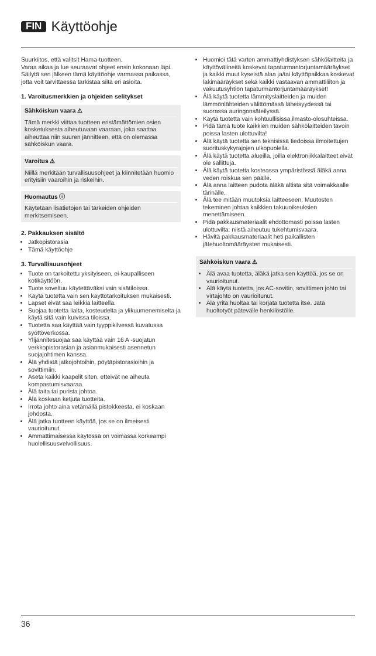FIN Käyttöohje
Suurkiitos, että valitsit Hama-tuotteen.
Varaa aikaa ja lue seuraavat ohjeet ensin kokonaan läpi.
Säilytä sen jälkeen tämä käyttöohje varmassa paikassa, jotta voit tarvittaessa tarkistaa siitä eri asioita.
1. Varoitusmerkkien ja ohjeiden selitykset
Sähköiskun vaara ⚠
Tämä merkki viittaa tuotteen eristämättömien osien kosketuksesta aiheutuvaan vaaraan, joka saattaa aiheuttaa niin suuren jännitteen, että on olemassa sähköiskun vaara.
Varoitus ⚠
Niillä merkitään turvallisuusohjeet ja kiinnitetään huomio erityisiin vaaroihin ja riskeihin.
Huomautus ⓘ
Käytetään lisätietojen tai tärkeiden ohjeiden merkitsemiseen.
2. Pakkauksen sisältö
Jatkopistorasia
Tämä käyttöohje
3. Turvallisuusohjeet
Tuote on tarkoitettu yksityiseen, ei-kaupalliseen kotikäyttöön.
Tuote soveltuu käytettäväksi vain sisätiloissa.
Käytä tuotetta vain sen käyttötarkoituksen mukaisesti.
Lapset eivät saa leikkiä laitteella.
Suojaa tuotetta lialta, kosteudelta ja ylikuumenemiselta ja käytä sitä vain kuivissa tiloissa.
Tuotetta saa käyttää vain tyyppikilvessä kuvatussa syöttöverkossa.
Ylijännitesuojaa saa käyttää vain 16 A -suojatun verkkopistorasian ja asianmukaisesti asennetun suojajohtimen kanssa.
Älä yhdistä jatkojohtoihin, pöytäpistorasioihin ja sovittimiin.
Aseta kaikki kaapelit siten, etteivät ne aiheuta kompastumisvaaraa.
Älä taita tai purista johtoa.
Älä koskaan ketjuta tuotteita.
Irrota johto aina vetämällä pistokkeesta, ei koskaan johdosta.
Älä jatka tuotteen käyttöä, jos se on ilmeisesti vaurioitunut.
Ammattimaisessa käytössä on voimassa korkeampi huolellisuusvelvollisuus.
Huomioi tätä varten ammattiyhdistyksen sähkölaitteita ja käyttövälineitä koskevat tapaturmantorjuntamääräykset ja kaikki muut kyseistä alaa ja/tai käyttöpaikkaa koskevat lakimääräykset sekä kaikki vastaavan ammattiliiton ja vakuutusyhtiön tapaturmantorjuntamääräykset!
Älä käytä tuotetta lämmityslaitteiden ja muiden lämmönlähteiden välittömässä läheisyydessä tai suorassa auringonsäteilyssä.
Käytä tuotetta vain kohtuullisissa ilmasto-olosuhteissa.
Pidä tämä tuote kaikkien muiden sähkölaitteiden tavoin poissa lasten ulottuvilta!
Älä käytä tuotetta sen teknisissä tiedoissa ilmoitettujen suorituskykyrajojen ulkopuolella.
Älä käytä tuotetta alueilla, joilla elektroniikkalaitteet eivät ole sallittuja.
Älä käytä tuotetta kosteassa ympäristössä äläkä anna veden roiskua sen päälle.
Älä anna laitteen pudota äläkä altista sitä voimakkaalle tärinälle.
Älä tee mitään muutoksia laitteeseen. Muutosten tekeminen johtaa kaikkien takuuoikeuksien menettämiseen.
Pidä pakkausmateriaalit ehdottomasti poissa lasten ulottuvilta: niistä aiheutuu tukehtumisvaara.
Hävitä pakkausmateriaalit heti paikallisten jätehuoltomääräysten mukaisesti.
Sähköiskun vaara ⚠
Älä avaa tuotetta, äläkä jatka sen käyttöä, jos se on vaurioitunut.
Älä käytä tuotetta, jos AC-sovitin, sovittimen johto tai virtajohto on vaurioitunut.
Älä yritä huoltaa tai korjata tuotetta itse. Jätä huoltotyöt pätevälle henkilöstölle.
36